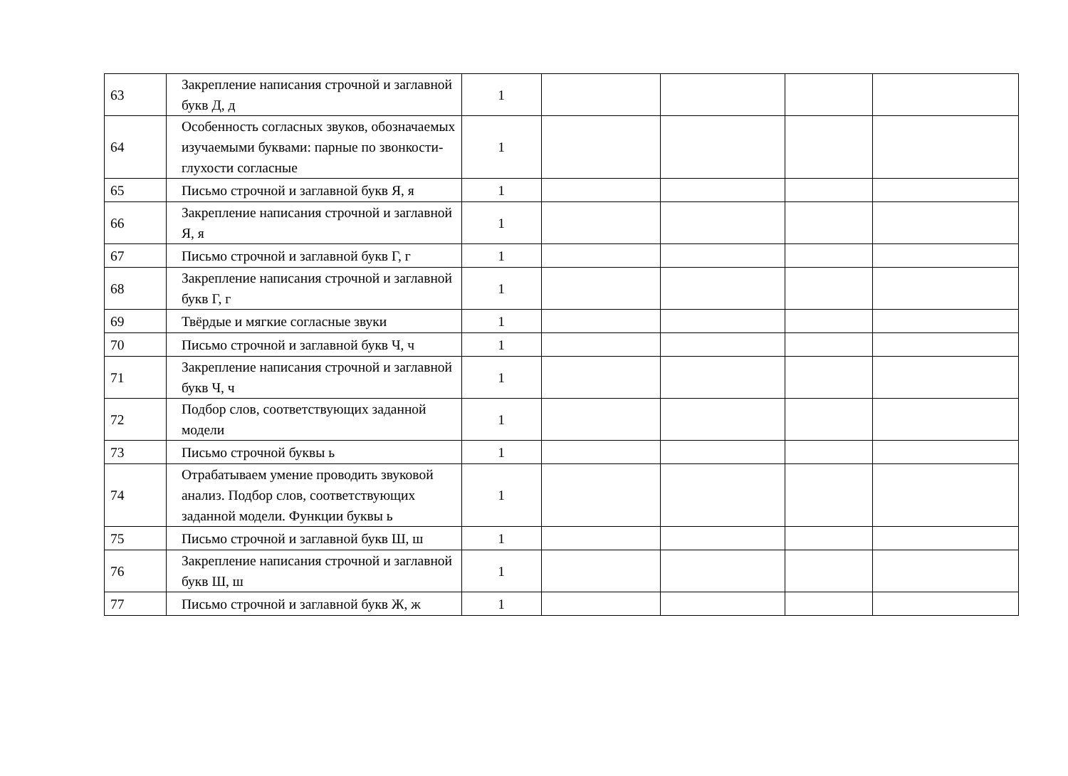| 63 | Закрепление написания строчной и заглавной букв Д, д | 1 | | | | |
| 64 | Особенность согласных звуков, обозначаемых изучаемыми буквами: парные по звонкости-глухости согласные | 1 | | | | |
| 65 | Письмо строчной и заглавной букв Я, я | 1 | | | | |
| 66 | Закрепление написания строчной и заглавной Я, я | 1 | | | | |
| 67 | Письмо строчной и заглавной букв Г, г | 1 | | | | |
| 68 | Закрепление написания строчной и заглавной букв Г, г | 1 | | | | |
| 69 | Твёрдые и мягкие согласные звуки | 1 | | | | |
| 70 | Письмо строчной и заглавной букв Ч, ч | 1 | | | | |
| 71 | Закрепление написания строчной и заглавной букв Ч, ч | 1 | | | | |
| 72 | Подбор слов, соответствующих заданной модели | 1 | | | | |
| 73 | Письмо строчной буквы ь | 1 | | | | |
| 74 | Отрабатываем умение проводить звуковой анализ. Подбор слов, соответствующих заданной модели. Функции буквы ь | 1 | | | | |
| 75 | Письмо строчной и заглавной букв Ш, ш | 1 | | | | |
| 76 | Закрепление написания строчной и заглавной букв Ш, ш | 1 | | | | |
| 77 | Письмо строчной и заглавной букв Ж, ж | 1 | | | | |